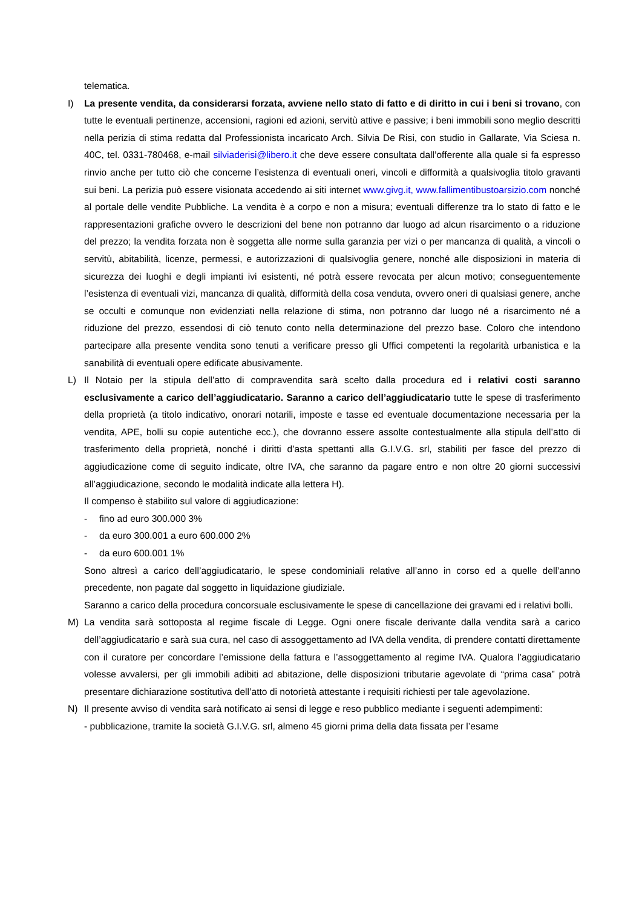telematica.
I) La presente vendita, da considerarsi forzata, avviene nello stato di fatto e di diritto in cui i beni si trovano, con tutte le eventuali pertinenze, accensioni, ragioni ed azioni, servitù attive e passive; i beni immobili sono meglio descritti nella perizia di stima redatta dal Professionista incaricato Arch. Silvia De Risi, con studio in Gallarate, Via Sciesa n. 40C, tel. 0331-780468, e-mail silviaderisi@libero.it che deve essere consultata dall’offerente alla quale si fa espresso rinvio anche per tutto ciò che concerne l’esistenza di eventuali oneri, vincoli e difformità a qualsivoglia titolo gravanti sui beni. La perizia può essere visionata accedendo ai siti internet www.givg.it, www.fallimentibustoarsizio.com nonché al portale delle vendite Pubbliche. La vendita è a corpo e non a misura; eventuali differenze tra lo stato di fatto e le rappresentazioni grafiche ovvero le descrizioni del bene non potranno dar luogo ad alcun risarcimento o a riduzione del prezzo; la vendita forzata non è soggetta alle norme sulla garanzia per vizi o per mancanza di qualità, a vincoli o servitù, abitabilità, licenze, permessi, e autorizzazioni di qualsivoglia genere, nonché alle disposizioni in materia di sicurezza dei luoghi e degli impianti ivi esistenti, né potrà essere revocata per alcun motivo; conseguentemente l’esistenza di eventuali vizi, mancanza di qualità, difformità della cosa venduta, ovvero oneri di qualsiasi genere, anche se occulti e comunque non evidenziati nella relazione di stima, non potranno dar luogo né a risarcimento né a riduzione del prezzo, essendosi di ciò tenuto conto nella determinazione del prezzo base. Coloro che intendono partecipare alla presente vendita sono tenuti a verificare presso gli Uffici competenti la regolarità urbanistica e la sanabilità di eventuali opere edificate abusivamente.
L) Il Notaio per la stipula dell’atto di compravendita sarà scelto dalla procedura ed i relativi costi saranno esclusivamente a carico dell’aggiudicatario. Saranno a carico dell’aggiudicatario tutte le spese di trasferimento della proprietà (a titolo indicativo, onorari notarili, imposte e tasse ed eventuale documentazione necessaria per la vendita, APE, bolli su copie autentiche ecc.), che dovranno essere assolte contestualmente alla stipula dell’atto di trasferimento della proprietà, nonché i diritti d’asta spettanti alla G.I.V.G. srl, stabiliti per fasce del prezzo di aggiudicazione come di seguito indicate, oltre IVA, che saranno da pagare entro e non oltre 20 giorni successivi all’aggiudicazione, secondo le modalità indicate alla lettera H).
Il compenso è stabilito sul valore di aggiudicazione:
- fino ad euro 300.000 3%
- da euro 300.001 a euro 600.000 2%
- da euro 600.001 1%
Sono altresì a carico dell’aggiudicatario, le spese condominiali relative all’anno in corso ed a quelle dell’anno precedente, non pagate dal soggetto in liquidazione giudiziale.
Saranno a carico della procedura concorsuale esclusivamente le spese di cancellazione dei gravami ed i relativi bolli.
M) La vendita sarà sottoposta al regime fiscale di Legge. Ogni onere fiscale derivante dalla vendita sarà a carico dell’aggiudicatario e sarà sua cura, nel caso di assoggettamento ad IVA della vendita, di prendere contatti direttamente con il curatore per concordare l’emissione della fattura e l’assoggettamento al regime IVA. Qualora l’aggiudicatario volesse avvalersi, per gli immobili adibiti ad abitazione, delle disposizioni tributarie agevolate di “prima casa” potrà presentare dichiarazione sostitutiva dell’atto di notorietà attestante i requisiti richiesti per tale agevolazione.
N) Il presente avviso di vendita sarà notificato ai sensi di legge e reso pubblico mediante i seguenti adempimenti:
- pubblicazione, tramite la società G.I.V.G. srl, almeno 45 giorni prima della data fissata per l’esame